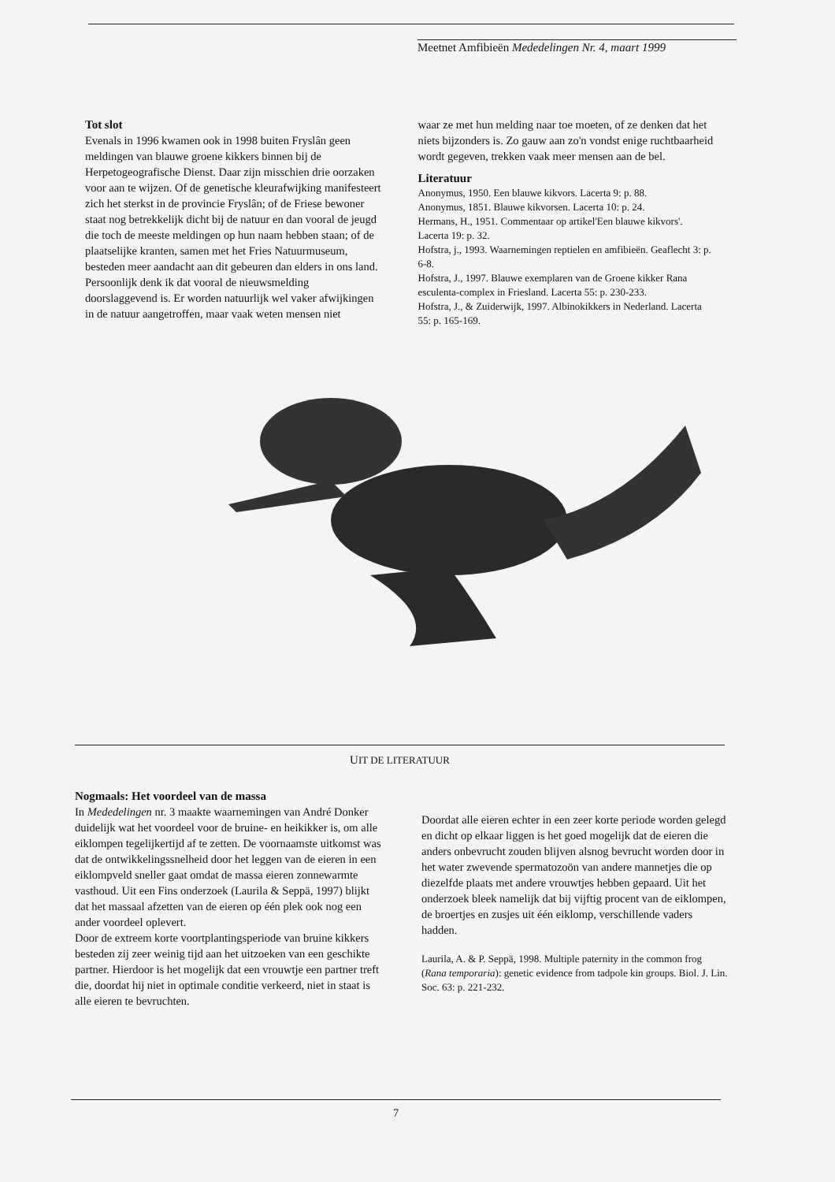Meetnet Amfibieën Mededelingen Nr. 4, maart 1999
Tot slot
Evenals in 1996 kwamen ook in 1998 buiten Fryslân geen meldingen van blauwe groene kikkers binnen bij de Herpetogeografische Dienst. Daar zijn misschien drie oorzaken voor aan te wijzen. Of de genetische kleurafwijking manifesteert zich het sterkst in de provincie Fryslân; of de Friese bewoner staat nog betrekkelijk dicht bij de natuur en dan vooral de jeugd die toch de meeste meldingen op hun naam hebben staan; of de plaatselijke kranten, samen met het Fries Natuurmuseum, besteden meer aandacht aan dit gebeuren dan elders in ons land. Persoonlijk denk ik dat vooral de nieuwsmelding doorslaggevend is. Er worden natuurlijk wel vaker afwijkingen in de natuur aangetroffen, maar vaak weten mensen niet
waar ze met hun melding naar toe moeten, of ze denken dat het niets bijzonders is. Zo gauw aan zo'n vondst enige ruchtbaarheid wordt gegeven, trekken vaak meer mensen aan de bel.
Literatuur
Anonymus, 1950. Een blauwe kikvors. Lacerta 9: p. 88.
Anonymus, 1851. Blauwe kikvorsen. Lacerta 10: p. 24.
Hermans, H., 1951. Commentaar op artikel'Een blauwe kikvors'. Lacerta 19: p. 32.
Hofstra, j., 1993. Waarnemingen reptielen en amfibieën. Geaflecht 3: p. 6-8.
Hofstra, J., 1997. Blauwe exemplaren van de Groene kikker Rana esculenta-complex in Friesland. Lacerta 55: p. 230-233.
Hofstra, J., & Zuiderwijk, 1997. Albinokikkers in Nederland. Lacerta 55: p. 165-169.
UIT DE LITERATUUR
Nogmaals: Het voordeel van de massa
In Mededelingen nr. 3 maakte waarnemingen van André Donker duidelijk wat het voordeel voor de bruine- en heikikker is, om alle eiklompen tegelijkertijd af te zetten. De voornaamste uitkomst was dat de ontwikkelingssnelheid door het leggen van de eieren in een eiklompveld sneller gaat omdat de massa eieren zonnewarmte vasthoud. Uit een Fins onderzoek (Laurila & Seppä, 1997) blijkt dat het massaal afzetten van de eieren op één plek ook nog een ander voordeel oplevert.
Door de extreem korte voortplantingsperiode van bruine kikkers besteden zij zeer weinig tijd aan het uitzoeken van een geschikte partner. Hierdoor is het mogelijk dat een vrouwtje een partner treft die, doordat hij niet in optimale conditie verkeerd, niet in staat is alle eieren te bevruchten.
Doordat alle eieren echter in een zeer korte periode worden gelegd en dicht op elkaar liggen is het goed mogelijk dat de eieren die anders onbevrucht zouden blijven alsnog bevrucht worden door in het water zwevende spermatozoön van andere mannetjes die op diezelfde plaats met andere vrouwtjes hebben gepaard. Uit het onderzoek bleek namelijk dat bij vijftig procent van de eiklompen, de broertjes en zusjes uit één eiklomp, verschillende vaders hadden.
Laurila, A. & P. Seppä, 1998. Multiple paternity in the common frog (Rana temporaria): genetic evidence from tadpole kin groups. Biol. J. Lin. Soc. 63: p. 221-232.
7